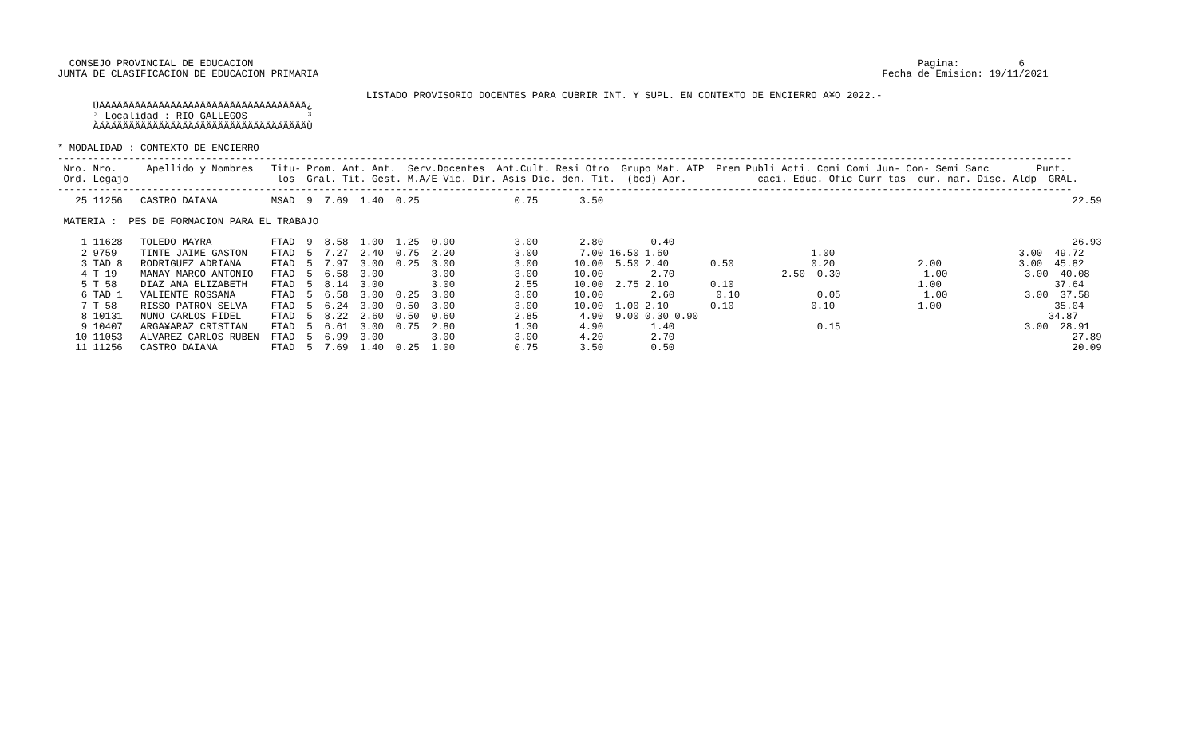CONSEJO PROVINCIAL DE EDUCACION                                                                                                                Pagina:          6
JUNTA DE CLASIFICACION DE EDUCACION PRIMARIA                                                                                               Fecha de Emision: 19/11/2021

                                                    LISTADO PROVISORIO DOCENTES PARA CUBRIR INT. Y SUPL. EN CONTEXTO DE ENCIERRO A¥O 2022.-
      ÚÄÄÄÄÄÄÄÄÄÄÄÄÄÄÄÄÄÄÄÄÄÄÄÄÄÄÄÄÄÄÄÄÄÄÄ¿
      ³ Localidad : RIO GALLEGOS          ³
      ÀÄÄÄÄÄÄÄÄÄÄÄÄÄÄÄÄÄÄÄÄÄÄÄÄÄÄÄÄÄÄÄÄÄÄÄÙ

* MODALIDAD : CONTEXTO DE ENCIERRO
---------------------------------------------------------------------------------------------------------------------------------------------------------------------------
 Nro. Nro.     Apellido y Nombres   Titu- Prom. Ant. Ant.  Serv.Docentes  Ant.Cult. Resi Otro  Grupo Mat. ATP  Prem Publi Acti. Comi Comi Jun- Con- Semi Sanc        Punt.
 Ord. Legajo                         los  Gral. Tit. Gest. M.A/E Vic. Dir. Asis Dic. den. Tit.  (bcd) Apr.            caci. Educ. Ofic Curr tas  cur. nar. Disc. Aldp  GRAL.
---------------------------------------------------------------------------------------------------------------------------------------------------------------------------
   25 11256   CASTRO DAIANA         MSAD  9  7.69  1.40  0.25                0.75       3.50                                                                               22.59

 MATERIA :  PES DE FORMACION PARA EL TRABAJO

    1 11628   TOLEDO MAYRA          FTAD  9  8.58  1.00  1.25  0.90          3.00       2.80        0.40                                                                   26.93
    2 9759    TINTE JAIME GASTON    FTAD  5  7.27  2.40  0.75  2.20          3.00       7.00 16.50 1.60                        1.00                               3.00  49.72
    3 TAD 8   RODRIGUEZ ADRIANA     FTAD  5  7.97  3.00  0.25  3.00          3.00      10.00  5.50 2.40       0.50             0.20              2.00             3.00  45.82
    4 T 19    MANAY MARCO ANTONIO   FTAD  5  6.58  3.00        3.00          3.00      10.00        2.70                  2.50  0.30              1.00             3.00  40.08
    5 T 58    DIAZ ANA ELIZABETH    FTAD  5  8.14  3.00        3.00          2.55      10.00  2.75 2.10       0.10                               1.00                   37.64
    6 TAD 1   VALIENTE ROSSANA      FTAD  5  6.58  3.00  0.25  3.00          3.00      10.00        2.60       0.10             0.05              1.00             3.00  37.58
    7 T 58    RISSO PATRON SELVA    FTAD  5  6.24  3.00  0.50  3.00          3.00      10.00  1.00 2.10       0.10             0.10              1.00                   35.04
    8 10131   NUNO CARLOS FIDEL     FTAD  5  8.22  2.60  0.50  0.60          2.85       4.90  9.00 0.30 0.90                                                           34.87
    9 10407   ARGA¥ARAZ CRISTIAN    FTAD  5  6.61  3.00  0.75  2.80          1.30       4.90        1.40                        0.15                               3.00  28.91
   10 11053   ALVAREZ CARLOS RUBEN  FTAD  5  6.99  3.00        3.00          3.00       4.20        2.70                                                                   27.89
   11 11256   CASTRO DAIANA         FTAD  5  7.69  1.40  0.25  1.00          0.75       3.50        0.50                                                                   20.09